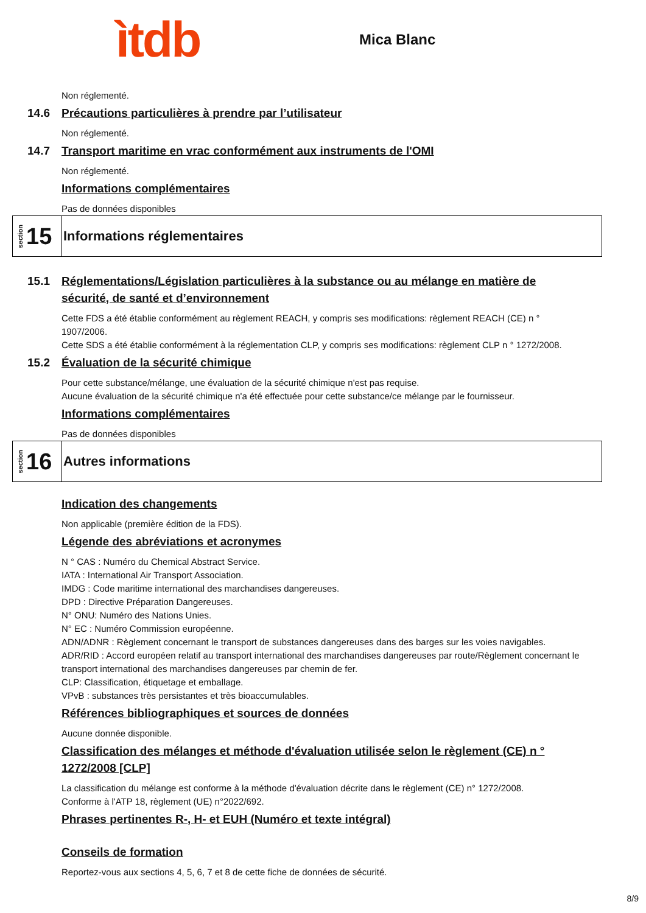ìtdb
Mica Blanc
Non réglementé.
14.6 Précautions particulières à prendre par l’utilisateur
Non réglementé.
14.7 Transport maritime en vrac conformément aux instruments de l'OMI
Non réglementé.
Informations complémentaires
Pas de données disponibles
section 15
Informations réglementaires
15.1 Réglementations/Législation particulières à la substance ou au mélange en matière de sécurité, de santé et d’environnement
Cette FDS a été établie conformément au règlement REACH, y compris ses modifications: règlement REACH (CE) n ° 1907/2006.
Cette SDS a été établie conformément à la réglementation CLP, y compris ses modifications: règlement CLP n ° 1272/2008.
15.2 Évaluation de la sécurité chimique
Pour cette substance/mélange, une évaluation de la sécurité chimique n'est pas requise.
Aucune évaluation de la sécurité chimique n'a été effectuée pour cette substance/ce mélange par le fournisseur.
Informations complémentaires
Pas de données disponibles
section 16
Autres informations
Indication des changements
Non applicable (première édition de la FDS).
Légende des abréviations et acronymes
N ° CAS : Numéro du Chemical Abstract Service.
IATA : International Air Transport Association.
IMDG : Code maritime international des marchandises dangereuses.
DPD : Directive Préparation Dangereuses.
N° ONU: Numéro des Nations Unies.
N° EC : Numéro Commission européenne.
ADN/ADNR : Règlement concernant le transport de substances dangereuses dans des barges sur les voies navigables.
ADR/RID : Accord européen relatif au transport international des marchandises dangereuses par route/Règlement concernant le transport international des marchandises dangereuses par chemin de fer.
CLP: Classification, étiquetage et emballage.
VPvB : substances très persistantes et très bioaccumulables.
Références bibliographiques et sources de données
Aucune donnée disponible.
Classification des mélanges et méthode d'évaluation utilisée selon le règlement (CE) n ° 1272/2008 [CLP]
La classification du mélange est conforme à la méthode d'évaluation décrite dans le règlement (CE) n° 1272/2008.
Conforme à l'ATP 18, règlement (UE) n°2022/692.
Phrases pertinentes R-, H- et EUH (Numéro et texte intégral)
Conseils de formation
Reportez-vous aux sections 4, 5, 6, 7 et 8 de cette fiche de données de sécurité.
8/9